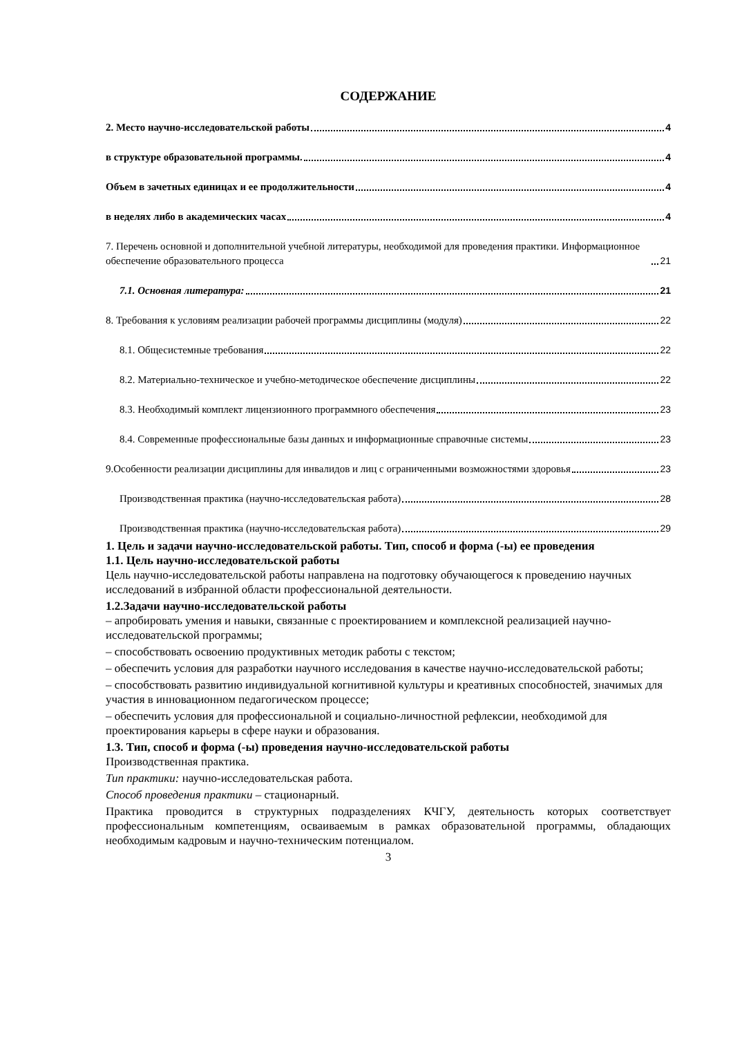СОДЕРЖАНИЕ
2. Место научно-исследовательской работы 4
в структуре образовательной программы. 4
Объем в зачетных единицах и ее продолжительности 4
в неделях либо в академических часах 4
7. Перечень основной и дополнительной учебной литературы, необходимой для проведения практики. Информационное обеспечение образовательного процесса 21
7.1. Основная литература: 21
8. Требования к условиям реализации рабочей программы дисциплины (модуля) 22
8.1. Общесистемные требования 22
8.2. Материально-техническое и учебно-методическое обеспечение дисциплины 22
8.3. Необходимый комплект лицензионного программного обеспечения 23
8.4. Современные профессиональные базы данных и информационные справочные системы 23
9.Особенности реализации дисциплины для инвалидов и лиц с ограниченными возможностями здоровья 23
Производственная практика (научно-исследовательская работа) 28
Производственная практика (научно-исследовательская работа) 29
1. Цель и задачи научно-исследовательской работы. Тип, способ и форма (-ы) ее проведения
1.1. Цель научно-исследовательской работы
Цель научно-исследовательской работы направлена на подготовку обучающегося к проведению научных исследований в избранной области профессиональной деятельности.
1.2.Задачи научно-исследовательской работы
– апробировать умения и навыки, связанные с проектированием и комплексной реализацией научно-исследовательской программы;
– способствовать освоению продуктивных методик работы с текстом;
– обеспечить условия для разработки научного исследования в качестве научно-исследовательской работы;
– способствовать развитию индивидуальной когнитивной культуры и креативных способностей, значимых для участия в инновационном педагогическом процессе;
– обеспечить условия для профессиональной и социально-личностной рефлексии, необходимой для проектирования карьеры в сфере науки и образования.
1.3. Тип, способ и форма (-ы) проведения научно-исследовательской работы
Производственная практика.
Тип практики: научно-исследовательская работа.
Способ проведения практики – стационарный.
Практика проводится в структурных подразделениях КЧГУ, деятельность которых соответствует профессиональным компетенциям, осваиваемым в рамках образовательной программы, обладающих необходимым кадровым и научно-техническим потенциалом.
3